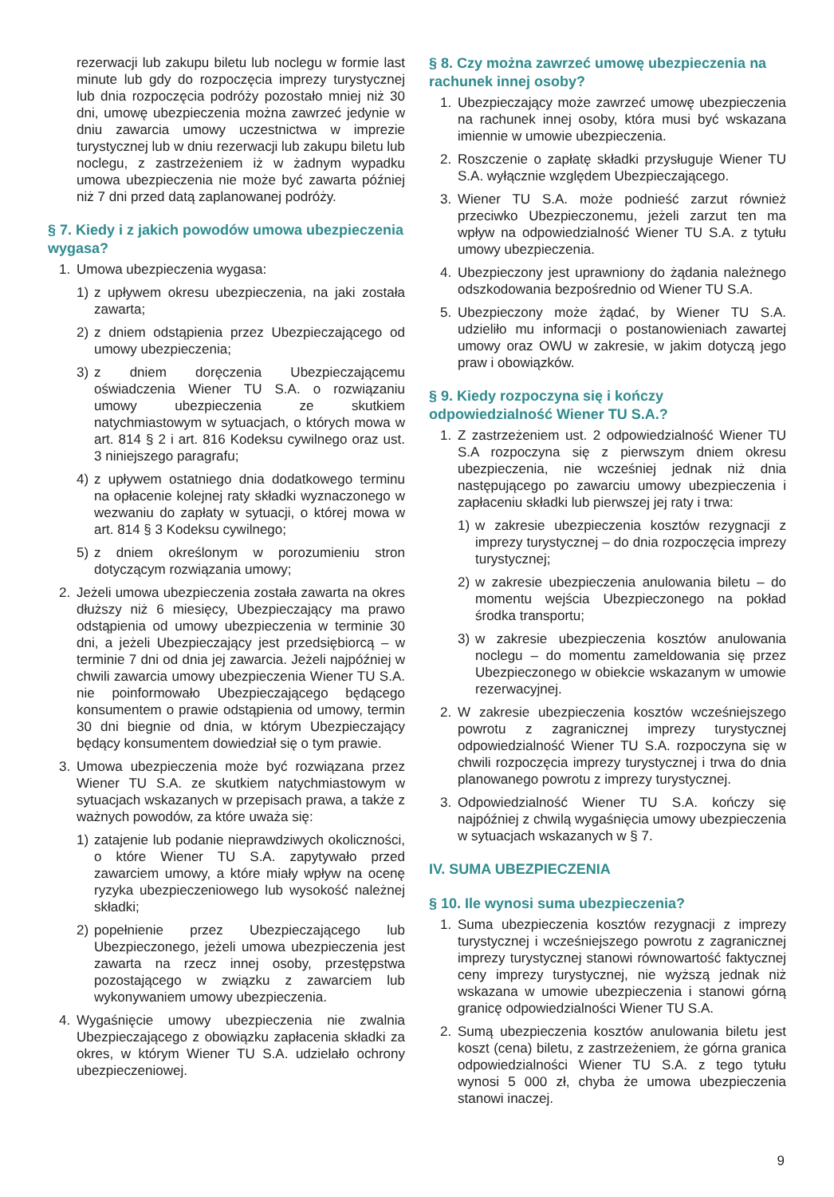rezerwacji lub zakupu biletu lub noclegu w formie last minute lub gdy do rozpoczęcia imprezy turystycznej lub dnia rozpoczęcia podróży pozostało mniej niż 30 dni, umowę ubezpieczenia można zawrzeć jedynie w dniu zawarcia umowy uczestnictwa w imprezie turystycznej lub w dniu rezerwacji lub zakupu biletu lub noclegu, z zastrzeżeniem iż w żadnym wypadku umowa ubezpieczenia nie może być zawarta później niż 7 dni przed datą zaplanowanej podróży.
§ 7. Kiedy i z jakich powodów umowa ubezpieczenia wygasa?
1. Umowa ubezpieczenia wygasa:
1) z upływem okresu ubezpieczenia, na jaki została zawarta;
2) z dniem odstąpienia przez Ubezpieczającego od umowy ubezpieczenia;
3) z dniem doręczenia Ubezpieczającemu oświadczenia Wiener TU S.A. o rozwiązaniu umowy ubezpieczenia ze skutkiem natychmiastowym w sytuacjach, o których mowa w art. 814 § 2 i art. 816 Kodeksu cywilnego oraz ust. 3 niniejszego paragrafu;
4) z upływem ostatniego dnia dodatkowego terminu na opłacenie kolejnej raty składki wyznaczonego w wezwaniu do zapłaty w sytuacji, o której mowa w art. 814 § 3 Kodeksu cywilnego;
5) z dniem określonym w porozumieniu stron dotyczącym rozwiązania umowy;
2. Jeżeli umowa ubezpieczenia została zawarta na okres dłuższy niż 6 miesięcy, Ubezpieczający ma prawo odstąpienia od umowy ubezpieczenia w terminie 30 dni, a jeżeli Ubezpieczający jest przedsiębiorcą – w terminie 7 dni od dnia jej zawarcia. Jeżeli najpóźniej w chwili zawarcia umowy ubezpieczenia Wiener TU S.A. nie poinformowało Ubezpieczającego będącego konsumentem o prawie odstąpienia od umowy, termin 30 dni biegnie od dnia, w którym Ubezpieczający będący konsumentem dowiedział się o tym prawie.
3. Umowa ubezpieczenia może być rozwiązana przez Wiener TU S.A. ze skutkiem natychmiastowym w sytuacjach wskazanych w przepisach prawa, a także z ważnych powodów, za które uważa się:
1) zatajenie lub podanie nieprawdziwych okoliczności, o które Wiener TU S.A. zapytywało przed zawarciem umowy, a które miały wpływ na ocenę ryzyka ubezpieczeniowego lub wysokość należnej składki;
2) popełnienie przez Ubezpieczającego lub Ubezpieczonego, jeżeli umowa ubezpieczenia jest zawarta na rzecz innej osoby, przestępstwa pozostającego w związku z zawarciem lub wykonywaniem umowy ubezpieczenia.
4. Wygaśnięcie umowy ubezpieczenia nie zwalnia Ubezpieczającego z obowiązku zapłacenia składki za okres, w którym Wiener TU S.A. udzielało ochrony ubezpieczeniowej.
§ 8. Czy można zawrzeć umowę ubezpieczenia na rachunek innej osoby?
1. Ubezpieczający może zawrzeć umowę ubezpieczenia na rachunek innej osoby, która musi być wskazana imiennie w umowie ubezpieczenia.
2. Roszczenie o zapłatę składki przysługuje Wiener TU S.A. wyłącznie względem Ubezpieczającego.
3. Wiener TU S.A. może podnieść zarzut również przeciwko Ubezpieczonemu, jeżeli zarzut ten ma wpływ na odpowiedzialność Wiener TU S.A. z tytułu umowy ubezpieczenia.
4. Ubezpieczony jest uprawniony do żądania należnego odszkodowania bezpośrednio od Wiener TU S.A.
5. Ubezpieczony może żądać, by Wiener TU S.A. udzieliło mu informacji o postanowieniach zawartej umowy oraz OWU w zakresie, w jakim dotyczą jego praw i obowiązków.
§ 9. Kiedy rozpoczyna się i kończy odpowiedzialność Wiener TU S.A.?
1. Z zastrzeżeniem ust. 2 odpowiedzialność Wiener TU S.A rozpoczyna się z pierwszym dniem okresu ubezpieczenia, nie wcześniej jednak niż dnia następującego po zawarciu umowy ubezpieczenia i zapłaceniu składki lub pierwszej jej raty i trwa:
1) w zakresie ubezpieczenia kosztów rezygnacji z imprezy turystycznej – do dnia rozpoczęcia imprezy turystycznej;
2) w zakresie ubezpieczenia anulowania biletu – do momentu wejścia Ubezpieczonego na pokład środka transportu;
3) w zakresie ubezpieczenia kosztów anulowania noclegu – do momentu zameldowania się przez Ubezpieczonego w obiekcie wskazanym w umowie rezerwacyjnej.
2. W zakresie ubezpieczenia kosztów wcześniejszego powrotu z zagranicznej imprezy turystycznej odpowiedzialność Wiener TU S.A. rozpoczyna się w chwili rozpoczęcia imprezy turystycznej i trwa do dnia planowanego powrotu z imprezy turystycznej.
3. Odpowiedzialność Wiener TU S.A. kończy się najpóźniej z chwilą wygaśnięcia umowy ubezpieczenia w sytuacjach wskazanych w § 7.
IV. SUMA UBEZPIECZENIA
§ 10. Ile wynosi suma ubezpieczenia?
1. Suma ubezpieczenia kosztów rezygnacji z imprezy turystycznej i wcześniejszego powrotu z zagranicznej imprezy turystycznej stanowi równowartość faktycznej ceny imprezy turystycznej, nie wyższą jednak niż wskazana w umowie ubezpieczenia i stanowi górną granicę odpowiedzialności Wiener TU S.A.
2. Sumą ubezpieczenia kosztów anulowania biletu jest koszt (cena) biletu, z zastrzeżeniem, że górna granica odpowiedzialności Wiener TU S.A. z tego tytułu wynosi 5 000 zł, chyba że umowa ubezpieczenia stanowi inaczej.
9